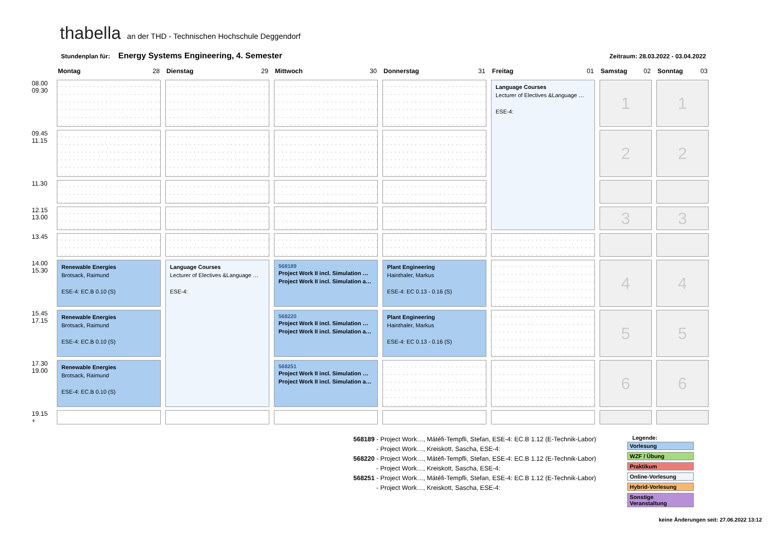thabella an der THD - Technischen Hochschule Deggendorf
Stundenplan für: Energy Systems Engineering, 4. Semester Zeitraum: 28.03.2022 - 03.04.2022
| | Montag 28 | Dienstag 29 | Mittwoch 30 | Donnerstag 31 | Freitag 01 | Samstag 02 | Sonntag 03 |
| --- | --- | --- | --- | --- | --- | --- | --- |
| 08.00 09.30 | | | | | Language Courses Lecturer of Electives &Language … ESE-4: | 1 | 1 |
| 09.45 11.15 | | | | | | 2 | 2 |
| 11.30 | | | | | | | |
| 12.15 13.00 | | | | | | 3 | 3 |
| 13.45 | | | | | | | |
| 14.00 15.30 | Renewable Energies Brotsack, Raimund ESE-4: EC.B 0.10 (S) | Language Courses Lecturer of Electives &Language … ESE-4: | 568189 Project Work II incl. Simulation … Project Work II incl. Simulation a… | Plant Engineering Hainthaler, Markus ESE-4: EC 0.13 - 0.16 (S) | | 4 | 4 |
| 15.45 17.15 | Renewable Energies Brotsack, Raimund ESE-4: EC.B 0.10 (S) | | 568220 Project Work II incl. Simulation … Project Work II incl. Simulation a… | Plant Engineering Hainthaler, Markus ESE-4: EC 0.13 - 0.16 (S) | | 5 | 5 |
| 17.30 19.00 | Renewable Energies Brotsack, Raimund ESE-4: EC.B 0.10 (S) | | 568251 Project Work II incl. Simulation … Project Work II incl. Simulation a… | | | 6 | 6 |
| 19.15 + | | | | | | | |
568189 - Project Work…, Mátéfi-Tempfli, Stefan, ESE-4: EC.B 1.12 (E-Technik-Labor)
- Project Work…, Kreiskott, Sascha, ESE-4:
568220 - Project Work…, Mátéfi-Tempfli, Stefan, ESE-4: EC.B 1.12 (E-Technik-Labor)
- Project Work…, Kreiskott, Sascha, ESE-4:
568251 - Project Work…, Mátéfi-Tempfli, Stefan, ESE-4: EC.B 1.12 (E-Technik-Labor)
- Project Work…, Kreiskott, Sascha, ESE-4:
Legende:
Vorlesung
WZF / Übung
Praktikum
Online-Vorlesung
Hybrid-Vorlesung
Sonstige Veranstaltung
keine Änderungen seit: 27.06.2022 13:12